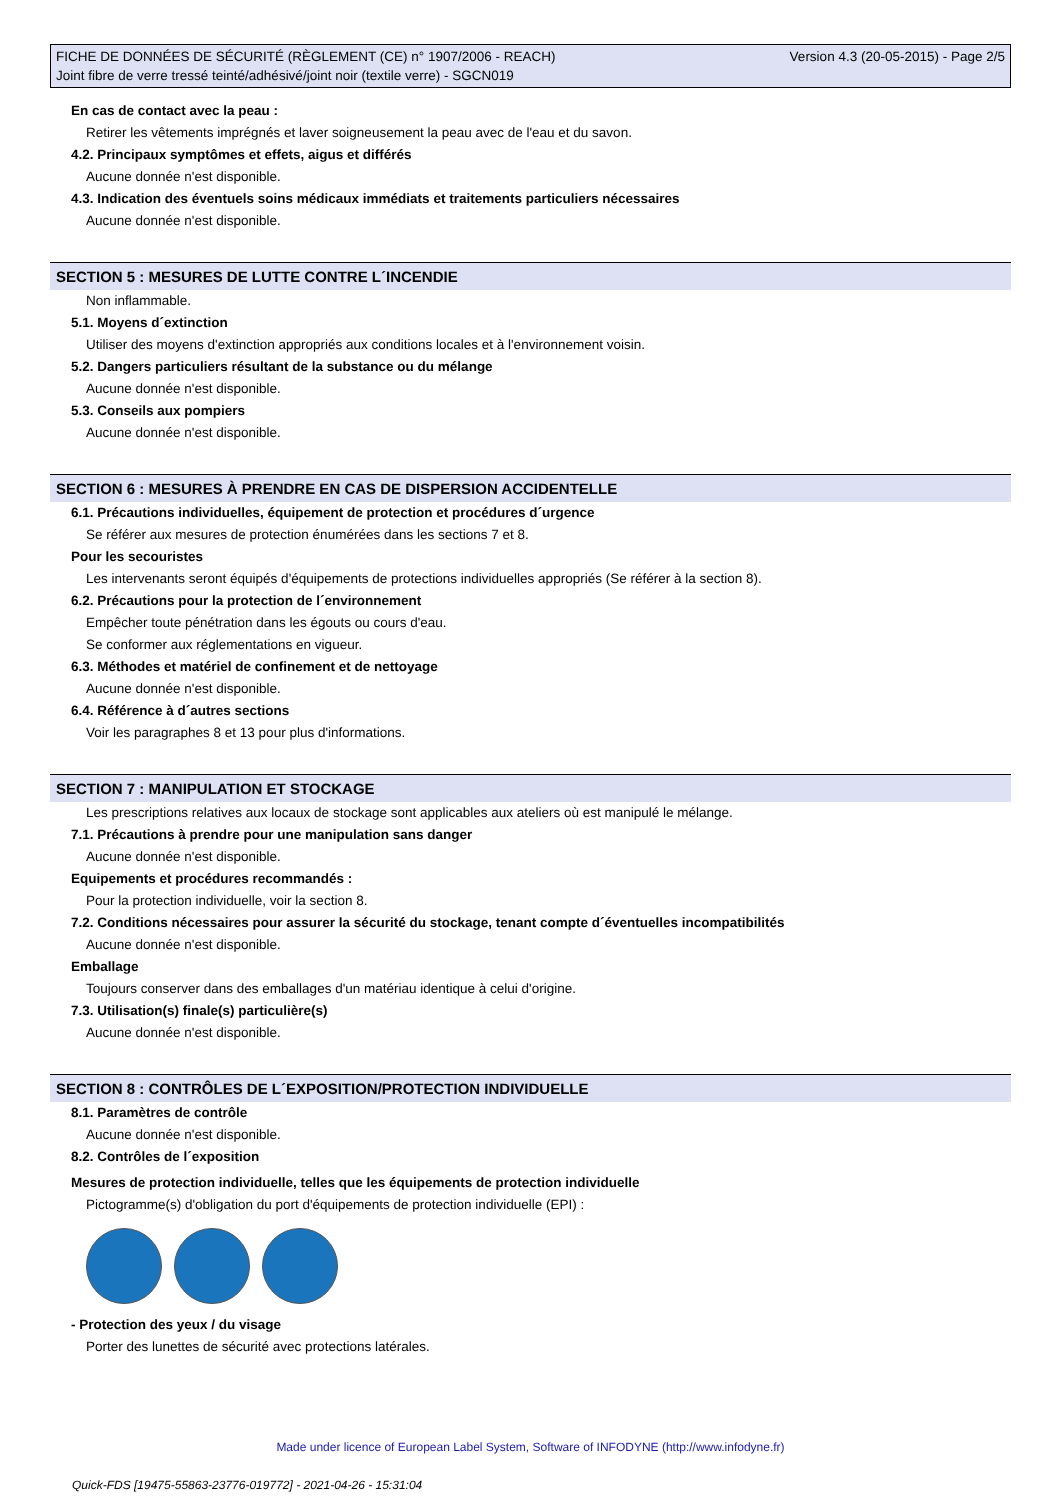FICHE DE DONNÉES DE SÉCURITÉ (RÈGLEMENT (CE) n° 1907/2006 - REACH)
Joint fibre de verre tressé teinté/adhésivé/joint noir (textile verre) - SGCN019
Version 4.3 (20-05-2015) - Page 2/5
En cas de contact avec la peau :
Retirer les vêtements imprégnés et laver soigneusement la peau avec de l'eau et du savon.
4.2. Principaux symptômes et effets, aigus et différés
Aucune donnée n'est disponible.
4.3. Indication des éventuels soins médicaux immédiats et traitements particuliers nécessaires
Aucune donnée n'est disponible.
SECTION 5 : MESURES DE LUTTE CONTRE L´INCENDIE
Non inflammable.
5.1. Moyens d´extinction
Utiliser des moyens d'extinction appropriés aux conditions locales et à l'environnement voisin.
5.2. Dangers particuliers résultant de la substance ou du mélange
Aucune donnée n'est disponible.
5.3. Conseils aux pompiers
Aucune donnée n'est disponible.
SECTION 6 : MESURES À PRENDRE EN CAS DE DISPERSION ACCIDENTELLE
6.1. Précautions individuelles, équipement de protection et procédures d´urgence
Se référer aux mesures de protection énumérées dans les sections 7 et 8.
Pour les secouristes
Les intervenants seront équipés d'équipements de protections individuelles appropriés (Se référer à la section 8).
6.2. Précautions pour la protection de l´environnement
Empêcher toute pénétration dans les égouts ou cours d'eau.
Se conformer aux réglementations en vigueur.
6.3. Méthodes et matériel de confinement et de nettoyage
Aucune donnée n'est disponible.
6.4. Référence à d´autres sections
Voir les paragraphes 8 et 13 pour plus d'informations.
SECTION 7 : MANIPULATION ET STOCKAGE
Les prescriptions relatives aux locaux de stockage sont applicables aux ateliers où est manipulé le mélange.
7.1. Précautions à prendre pour une manipulation sans danger
Aucune donnée n'est disponible.
Equipements et procédures recommandés :
Pour la protection individuelle, voir la section 8.
7.2. Conditions nécessaires pour assurer la sécurité du stockage, tenant compte d´éventuelles incompatibilités
Aucune donnée n'est disponible.
Emballage
Toujours conserver dans des emballages d'un matériau identique à celui d'origine.
7.3. Utilisation(s) finale(s) particulière(s)
Aucune donnée n'est disponible.
SECTION 8 : CONTRÔLES DE L´EXPOSITION/PROTECTION INDIVIDUELLE
8.1. Paramètres de contrôle
Aucune donnée n'est disponible.
8.2. Contrôles de l´exposition
Mesures de protection individuelle, telles que les équipements de protection individuelle
Pictogramme(s) d'obligation du port d'équipements de protection individuelle (EPI) :
- Protection des yeux / du visage
Porter des lunettes de sécurité avec protections latérales.
Made under licence of European Label System, Software of INFODYNE (http://www.infodyne.fr)
Quick-FDS [19475-55863-23776-019772] - 2021-04-26 - 15:31:04